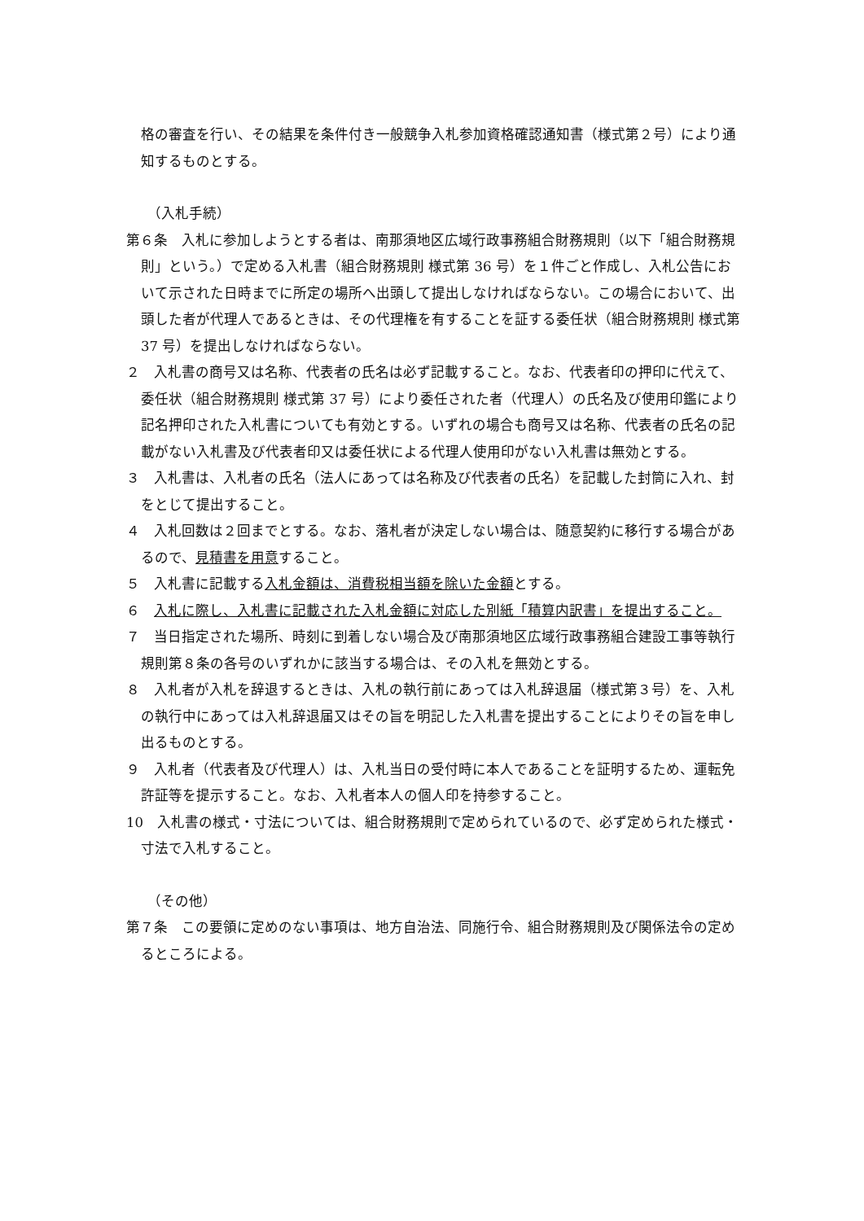格の審査を行い、その結果を条件付き一般競争入札参加資格確認通知書（様式第２号）により通知するものとする。
（入札手続）
第６条　入札に参加しようとする者は、南那須地区広域行政事務組合財務規則（以下「組合財務規則」という。）で定める入札書（組合財務規則 様式第 36 号）を１件ごと作成し、入札公告において示された日時までに所定の場所へ出頭して提出しなければならない。この場合において、出頭した者が代理人であるときは、その代理権を有することを証する委任状（組合財務規則 様式第 37 号）を提出しなければならない。
２　入札書の商号又は名称、代表者の氏名は必ず記載すること。なお、代表者印の押印に代えて、委任状（組合財務規則 様式第 37 号）により委任された者（代理人）の氏名及び使用印鑑により記名押印された入札書についても有効とする。いずれの場合も商号又は名称、代表者の氏名の記載がない入札書及び代表者印又は委任状による代理人使用印がない入札書は無効とする。
３　入札書は、入札者の氏名（法人にあっては名称及び代表者の氏名）を記載した封筒に入れ、封をとじて提出すること。
４　入札回数は２回までとする。なお、落札者が決定しない場合は、随意契約に移行する場合があるので、見積書を用意すること。
５　入札書に記載する入札金額は、消費税相当額を除いた金額とする。
６　入札に際し、入札書に記載された入札金額に対応した別紙「積算内訳書」を提出すること。
７　当日指定された場所、時刻に到着しない場合及び南那須地区広域行政事務組合建設工事等執行規則第８条の各号のいずれかに該当する場合は、その入札を無効とする。
８　入札者が入札を辞退するときは、入札の執行前にあっては入札辞退届（様式第３号）を、入札の執行中にあっては入札辞退届又はその旨を明記した入札書を提出することによりその旨を申し出るものとする。
９　入札者（代表者及び代理人）は、入札当日の受付時に本人であることを証明するため、運転免許証等を提示すること。なお、入札者本人の個人印を持参すること。
10　入札書の様式・寸法については、組合財務規則で定められているので、必ず定められた様式・寸法で入札すること。
（その他）
第７条　この要領に定めのない事項は、地方自治法、同施行令、組合財務規則及び関係法令の定めるところによる。